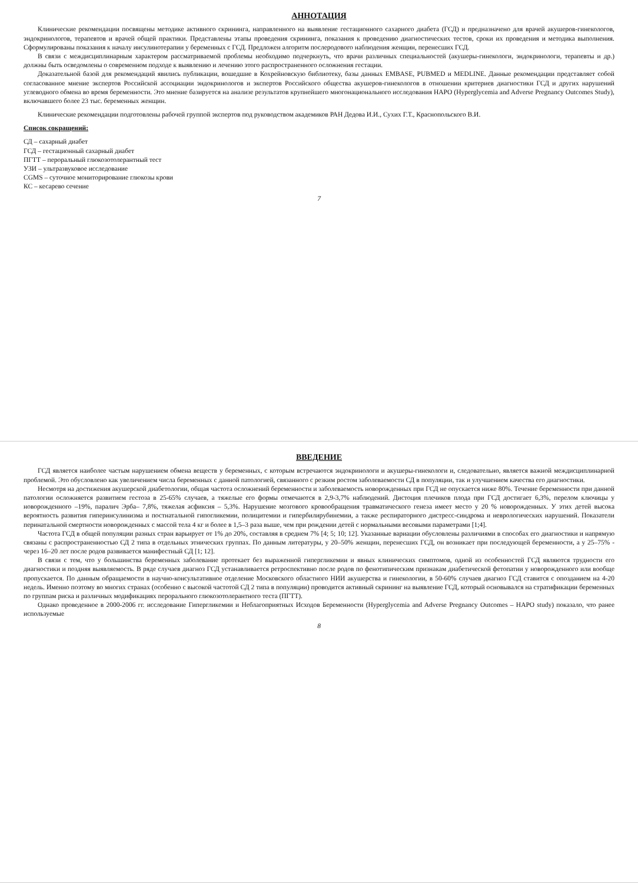АННОТАЦИЯ
Клинические рекомендации посвящены методике активного скрининга, направленного на выявление гестационного сахарного диабета (ГСД) и предназначено для врачей акушеров-гинекологов, эндокринологов, терапевтов и врачей общей практики. Представлены этапы проведения скрининга, показания к проведению диагностических тестов, сроки их проведения и методика выполнения. Сформулированы показания к началу инсулинотерапии у беременных с ГСД. Предложен алгоритм послеродового наблюдения женщин, перенесших ГСД.
В связи с междисциплинарным характером рассматриваемой проблемы необходимо подчеркнуть, что врачи различных специальностей (акушеры-гинекологи, эндокринологи, терапевты и др.) должны быть осведомлены о современном подходе к выявлению и лечению этого распространенного осложнения гестации.
Доказательной базой для рекомендаций явились публикации, вошедшие в Кохрейновскую библиотеку, базы данных EMBASE, PUBMED и MEDLINE. Данные рекомендации представляет собой согласованное мнение экспертов Российской ассоциации эндокринологов и экспертов Российского общества акушеров-гинекологов в отношении критериев диагностики ГСД и других нарушений углеводного обмена во время беременности. Это мнение базируется на анализе результатов крупнейшего многонационального исследования HAPO (Hyperglycemia and Adverse Pregnancy Outcomes Study), включавшего более 23 тыс. беременных женщин.
Клинические рекомендации подготовлены рабочей группой экспертов под руководством академиков РАН Дедова И.И., Сухих Г.Т., Краснопольского В.И.
Список сокращений:
СД – сахарный диабет
ГСД – гестационный сахарный диабет
ПГТТ – пероральный глюкозотолерантный тест
УЗИ – ультразвуковое исследование
CGMS – суточное мониторирование глюкозы крови
КС – кесарево сечение
7
ВВЕДЕНИЕ
ГСД является наиболее частым нарушением обмена веществ у беременных, с которым встречаются эндокринологи и акушеры-гинекологи и, следовательно, является важной междисциплинарной проблемой. Это обусловлено как увеличением числа беременных с данной патологией, связанного с резким ростом заболеваемости СД в популяции, так и улучшением качества его диагностики.
Несмотря на достижения акушерской диабетологии, общая частота осложнений беременности и заболеваемость новорожденных при ГСД не опускается ниже 80%. Течение беременности при данной патологии осложняется развитием гестоза в 25-65% случаев, а тяжелые его формы отмечаются в 2,9-3,7% наблюдений. Дистоция плечиков плода при ГСД достигает 6,3%, перелом ключицы у новорожденного –19%, паралич Эрба– 7,8%, тяжелая асфиксия – 5,3%. Нарушение мозгового кровообращения травматического генеза имеет место у 20 % новорожденных. У этих детей высока вероятность развития гиперинсулинизма и постнатальной гипогликемии, полицитемии и гипербилирубинемии, а также респираторного дистресс-синдрома и неврологических нарушений. Показатели перинатальной смертности новорожденных с массой тела 4 кг и более в 1,5–3 раза выше, чем при рождении детей с нормальными весовыми параметрами [1;4].
Частота ГСД в общей популяции разных стран варьирует от 1% до 20%, составляя в среднем 7% [4; 5; 10; 12]. Указанные вариации обусловлены различиями в способах его диагностики и напрямую связаны с распространенностью СД 2 типа в отдельных этнических группах. По данным литературы, у 20–50% женщин, перенесших ГСД, он возникает при последующей беременности, а у 25–75% - через 16–20 лет после родов развивается манифестный СД [1; 12].
В связи с тем, что у большинства беременных заболевание протекает без выраженной гипергликемии и явных клинических симптомов, одной из особенностей ГСД являются трудности его диагностики и поздняя выявляемость. В ряде случаев диагноз ГСД устанавливается ретроспективно после родов по фенотипическим признакам диабетической фетопатии у новорожденного или вообще пропускается. По данным обращаемости в научно-консультативное отделение Московского областного НИИ акушерства и гинекологии, в 50-60% случаев диагноз ГСД ставится с опозданием на 4-20 недель. Именно поэтому во многих странах (особенно с высокой частотой СД 2 типа в популяции) проводится активный скрининг на выявление ГСД, который основывался на стратификации беременных по группам риска и различных модификациях перорального глюкозотолерантного теста (ПГТТ).
Однако проведенное в 2000-2006 гг. исследование Гипергликемии и Неблагоприятных Исходов Беременности (Hyperglycemia and Adverse Pregnancy Outcomes – HAPO study) показало, что ранее используемые
8